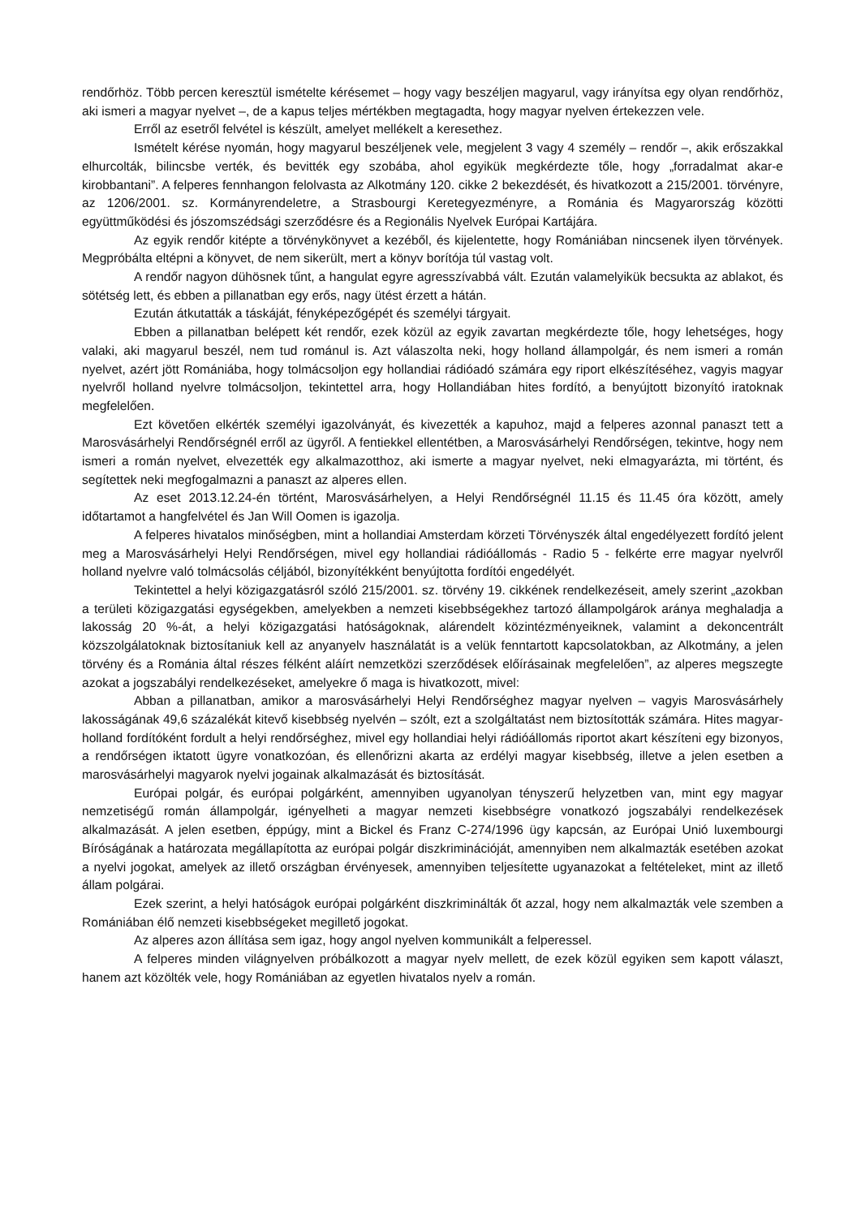rendőrhöz. Több percen keresztül ismételte kérésemet – hogy vagy beszéljen magyarul, vagy irányítsa egy olyan rendőrhöz, aki ismeri a magyar nyelvet –, de a kapus teljes mértékben megtagadta, hogy magyar nyelven értekezzen vele.
Erről az esetről felvétel is készült, amelyet mellékelt a keresethez.
Ismételt kérése nyomán, hogy magyarul beszéljenek vele, megjelent 3 vagy 4 személy – rendőr –, akik erőszakkal elhurcolták, bilincsbe verték, és bevitték egy szobába, ahol egyikük megkérdezte tőle, hogy „forradalmat akar-e kirobbantani”. A felperes fennhangon felolvasta az Alkotmány 120. cikke 2 bekezdését, és hivatkozott a 215/2001. törvényre, az 1206/2001. sz. Kormányrendeletre, a Strasbourgi Keretegyezményre, a Románia és Magyarország közötti együttműködési és jószomszédsági szerződésre és a Regionális Nyelvek Európai Kartájára.
Az egyik rendőr kitépte a törvénykönyvet a kezéből, és kijelentette, hogy Romániában nincsenek ilyen törvények. Megpróbálta eltépni a könyvet, de nem sikerült, mert a könyv borítója túl vastag volt.
A rendőr nagyon dühösnek tűnt, a hangulat egyre agresszívabbá vált. Ezután valamelyikük becsukta az ablakot, és sötétség lett, és ebben a pillanatban egy erős, nagy ütést érzett a hátán.
Ezután átkutatták a táskáját, fényképezőgépét és személyi tárgyait.
Ebben a pillanatban belépett két rendőr, ezek közül az egyik zavartan megkérdezte tőle, hogy lehetséges, hogy valaki, aki magyarul beszél, nem tud románul is. Azt válaszolta neki, hogy holland állampolgár, és nem ismeri a román nyelvet, azért jött Romániába, hogy tolmácsoljon egy hollandiai rádióadó számára egy riport elkészítéséhez, vagyis magyar nyelvről holland nyelvre tolmácsoljon, tekintettel arra, hogy Hollandiában hites fordító, a benyújtott bizonyító iratoknak megfelelően.
Ezt követően elkérték személyi igazolványát, és kivezették a kapuhoz, majd a felperes azonnal panaszt tett a Marosvásárhelyi Rendőrségnél erről az ügyről. A fentiekkel ellentétben, a Marosvásárhelyi Rendőrségen, tekintve, hogy nem ismeri a román nyelvet, elvezették egy alkalmazotthoz, aki ismerte a magyar nyelvet, neki elmagyarázta, mi történt, és segítettek neki megfogalmazni a panaszt az alperes ellen.
Az eset 2013.12.24-én történt, Marosvásárhelyen, a Helyi Rendőrségnél 11.15 és 11.45 óra között, amely időtartamot a hangfelvétel és Jan Will Oomen is igazolja.
A felperes hivatalos minőségben, mint a hollandiai Amsterdam körzeti Törvényszék által engedélyezett fordító jelent meg a Marosvásárhelyi Helyi Rendőrségen, mivel egy hollandiai rádióállomás - Radio 5 - felkérte erre magyar nyelvről holland nyelvre való tolmácsolás céljából, bizonyítékként benyújtotta fordítói engedélyét.
Tekintettel a helyi közigazgatásról szóló 215/2001. sz. törvény 19. cikkének rendelkezéseit, amely szerint „azokban a területi közigazgatási egységekben, amelyekben a nemzeti kisebbségekhez tartozó állampolgárok aránya meghaladja a lakosság 20 %-át, a helyi közigazgatási hatóságoknak, alárendelt közintézményeiknek, valamint a dekoncentrált közszolgálatoknak biztosítaniuk kell az anyanyelv használatát is a velük fenntartott kapcsolatokban, az Alkotmány, a jelen törvény és a Románia által részes félként aláírt nemzetközi szerződések előírásainak megfelelően”, az alperes megszegte azokat a jogszabályi rendelkezéseket, amelyekre ő maga is hivatkozott, mivel:
Abban a pillanatban, amikor a marosvásárhelyi Helyi Rendőrséghez magyar nyelven – vagyis Marosvásárhely lakosságának 49,6 százalékát kitevő kisebbség nyelvén – szólt, ezt a szolgáltatást nem biztosították számára. Hites magyar-holland fordítóként fordult a helyi rendőrséghez, mivel egy hollandiai helyi rádióállomás riportot akart készíteni egy bizonyos, a rendőrségen iktatott ügyre vonatkozóan, és ellenőrizni akarta az erdélyi magyar kisebbség, illetve a jelen esetben a marosvásárhelyi magyarok nyelvi jogainak alkalmazását és biztosítását.
Európai polgár, és európai polgárként, amennyiben ugyanolyan tényszerű helyzetben van, mint egy magyar nemzetiségű román állampolgár, igényelheti a magyar nemzeti kisebbségre vonatkozó jogszabályi rendelkezések alkalmazását. A jelen esetben, éppúgy, mint a Bickel és Franz C-274/1996 ügy kapcsán, az Európai Unió luxembourgi Bíróságának a határozata megállapította az európai polgár diszkriminációját, amennyiben nem alkalmazták esetében azokat a nyelvi jogokat, amelyek az illető országban érvényesek, amennyiben teljesítette ugyanazokat a feltételeket, mint az illető állam polgárai.
Ezek szerint, a helyi hatóságok európai polgárként diszkriminálták őt azzal, hogy nem alkalmazták vele szemben a Romániában élő nemzeti kisebbségeket megillető jogokat.
Az alperes azon állítása sem igaz, hogy angol nyelven kommunikált a felperessel.
A felperes minden világnyelven próbálkozott a magyar nyelv mellett, de ezek közül egyiken sem kapott választ, hanem azt közölték vele, hogy Romániában az egyetlen hivatalos nyelv a román.